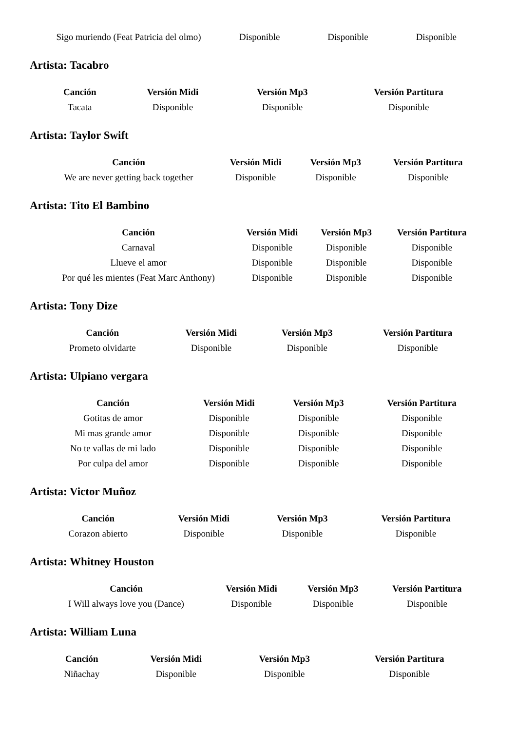| Sigo muriendo (Feat Patricia del olmo) | Disponible | Disponible | Disponible |
Artista: Tacabro
| Canción | Versión Midi | Versión Mp3 | Versión Partitura |
| --- | --- | --- | --- |
| Tacata | Disponible | Disponible | Disponible |
Artista: Taylor Swift
| Canción | Versión Midi | Versión Mp3 | Versión Partitura |
| --- | --- | --- | --- |
| We are never getting back together | Disponible | Disponible | Disponible |
Artista: Tito El Bambino
| Canción | Versión Midi | Versión Mp3 | Versión Partitura |
| --- | --- | --- | --- |
| Carnaval | Disponible | Disponible | Disponible |
| Llueve el amor | Disponible | Disponible | Disponible |
| Por qué les mientes (Feat Marc Anthony) | Disponible | Disponible | Disponible |
Artista: Tony Dize
| Canción | Versión Midi | Versión Mp3 | Versión Partitura |
| --- | --- | --- | --- |
| Prometo olvidarte | Disponible | Disponible | Disponible |
Artista: Ulpiano vergara
| Canción | Versión Midi | Versión Mp3 | Versión Partitura |
| --- | --- | --- | --- |
| Gotitas de amor | Disponible | Disponible | Disponible |
| Mi mas grande amor | Disponible | Disponible | Disponible |
| No te vallas de mi lado | Disponible | Disponible | Disponible |
| Por culpa del amor | Disponible | Disponible | Disponible |
Artista: Victor Muñoz
| Canción | Versión Midi | Versión Mp3 | Versión Partitura |
| --- | --- | --- | --- |
| Corazon abierto | Disponible | Disponible | Disponible |
Artista: Whitney Houston
| Canción | Versión Midi | Versión Mp3 | Versión Partitura |
| --- | --- | --- | --- |
| I Will always love you (Dance) | Disponible | Disponible | Disponible |
Artista: William Luna
| Canción | Versión Midi | Versión Mp3 | Versión Partitura |
| --- | --- | --- | --- |
| Niñachay | Disponible | Disponible | Disponible |